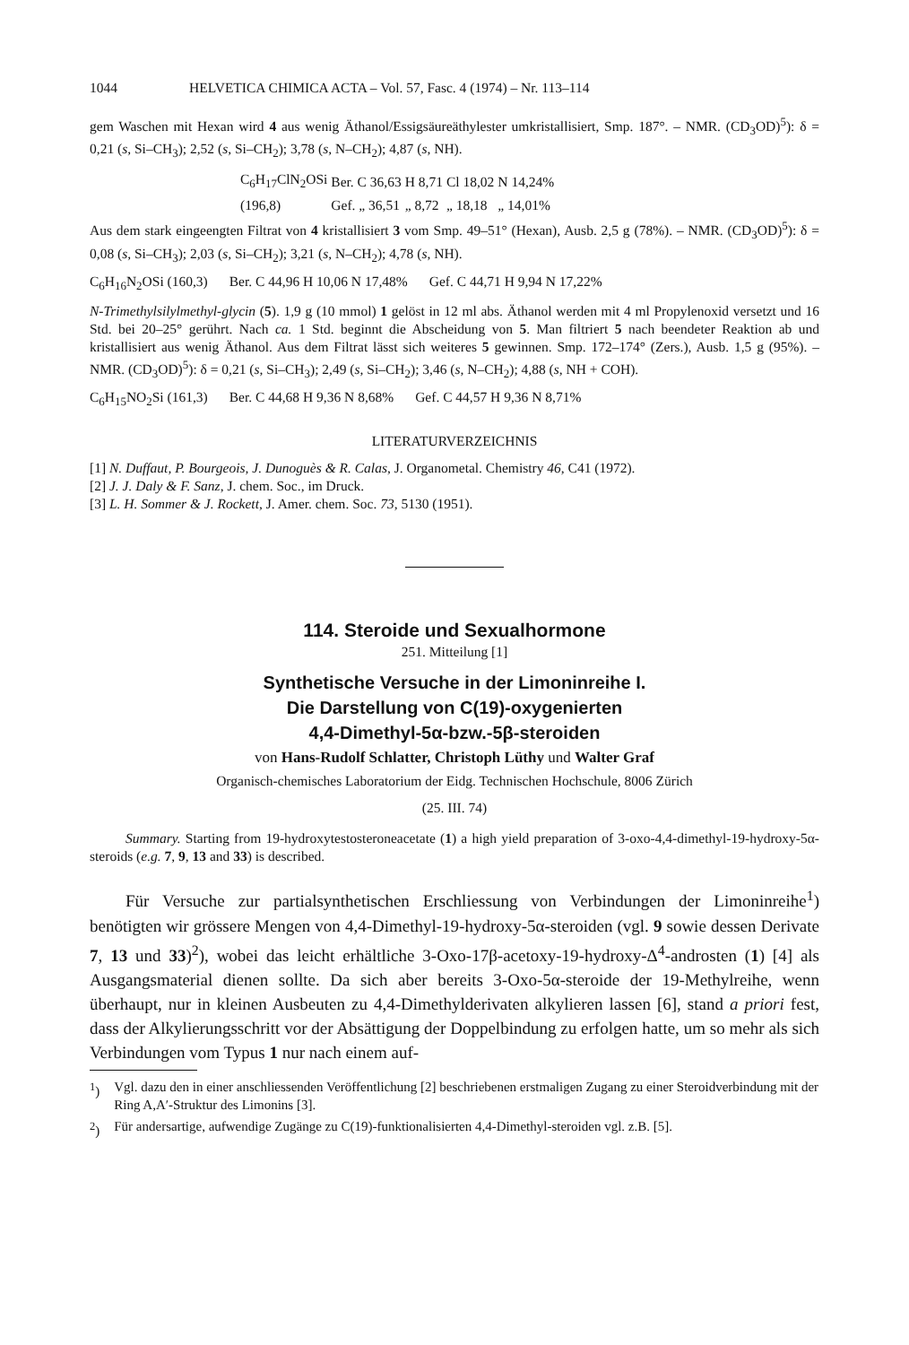1044 HELVETICA CHIMICA ACTA – Vol. 57, Fasc. 4 (1974) – Nr. 113–114
gem Waschen mit Hexan wird 4 aus wenig Äthanol/Essigsäureäthylester umkristallisiert, Smp. 187°. – NMR. (CD<sub>3</sub>OD)<sup>5</sup>): δ = 0,21 (s, Si–CH<sub>3</sub>); 2,52 (s, Si–CH<sub>2</sub>); 3,78 (s, N–CH<sub>2</sub>); 4,87 (s, NH).
| C<sub>6</sub>H<sub>17</sub>ClN<sub>2</sub>OSi | Ber. C 36,63 | H 8,71 | Cl 18,02 | N 14,24% |
| (196,8) | Gef. „ 36,51 | „ 8,72 | „ 18,18 | „ 14,01% |
Aus dem stark eingeengten Filtrat von 4 kristallisiert 3 vom Smp. 49–51° (Hexan), Ausb. 2,5 g (78%). – NMR. (CD<sub>3</sub>OD)<sup>5</sup>): δ = 0,08 (s, Si–CH<sub>3</sub>); 2,03 (s, Si–CH<sub>2</sub>); 3,21 (s, N–CH<sub>2</sub>); 4,78 (s, NH).
C<sub>6</sub>H<sub>16</sub>N<sub>2</sub>OSi (160,3) Ber. C 44,96 H 10,06 N 17,48% Gef. C 44,71 H 9,94 N 17,22%
N-Trimethylsilylmethyl-glycin (5). 1,9 g (10 mmol) 1 gelöst in 12 ml abs. Äthanol werden mit 4 ml Propylenoxid versetzt und 16 Std. bei 20–25° gerührt. Nach ca. 1 Std. beginnt die Abscheidung von 5. Man filtriert 5 nach beendeter Reaktion ab und kristallisiert aus wenig Äthanol. Aus dem Filtrat lässt sich weiteres 5 gewinnen. Smp. 172–174° (Zers.), Ausb. 1,5 g (95%). – NMR. (CD<sub>3</sub>OD)<sup>5</sup>): δ = 0,21 (s, Si–CH<sub>3</sub>); 2,49 (s, Si–CH<sub>2</sub>); 3,46 (s, N–CH<sub>2</sub>); 4,88 (s, NH + COH).
C<sub>6</sub>H<sub>15</sub>NO<sub>2</sub>Si (161,3) Ber. C 44,68 H 9,36 N 8,68% Gef. C 44,57 H 9,36 N 8,71%
LITERATURVERZEICHNIS
[1] N. Duffaut, P. Bourgeois, J. Dunoguès & R. Calas, J. Organometal. Chemistry 46, C41 (1972).
[2] J. J. Daly & F. Sanz, J. chem. Soc., im Druck.
[3] L. H. Sommer & J. Rockett, J. Amer. chem. Soc. 73, 5130 (1951).
114. Steroide und Sexualhormone
251. Mitteilung [1]
Synthetische Versuche in der Limoninreihe I.
Die Darstellung von C(19)-oxygenierten
4,4-Dimethyl-5α-bzw.-5β-steroiden
von Hans-Rudolf Schlatter, Christoph Lüthy und Walter Graf
Organisch-chemisches Laboratorium der Eidg. Technischen Hochschule, 8006 Zürich
(25. III. 74)
Summary. Starting from 19-hydroxytestosteroneacetate (1) a high yield preparation of 3-oxo-4,4-dimethyl-19-hydroxy-5α-steroids (e.g. 7, 9, 13 and 33) is described.
Für Versuche zur partialsynthetischen Erschliessung von Verbindungen der Limoninreihe<sup>1</sup>) benötigten wir grössere Mengen von 4,4-Dimethyl-19-hydroxy-5α-steroiden (vgl. 9 sowie dessen Derivate 7, 13 und 33)<sup>2</sup>), wobei das leicht erhältliche 3-Oxo-17β-acetoxy-19-hydroxy-Δ<sup>4</sup>-androsten (1) [4] als Ausgangsmaterial dienen sollte. Da sich aber bereits 3-Oxo-5α-steroide der 19-Methylreihe, wenn überhaupt, nur in kleinen Ausbeuten zu 4,4-Dimethylderivaten alkylieren lassen [6], stand a priori fest, dass der Alkylierungsschritt vor der Absättigung der Doppelbindung zu erfolgen hatte, um so mehr als sich Verbindungen vom Typus 1 nur nach einem auf-
<sup>1</sup>) Vgl. dazu den in einer anschliessenden Veröffentlichung [2] beschriebenen erstmaligen Zugang zu einer Steroidverbindung mit der Ring A,A′-Struktur des Limonins [3].
<sup>2</sup>) Für andersartige, aufwendige Zugänge zu C(19)-funktionalisierten 4,4-Dimethyl-steroiden vgl. z.B. [5].